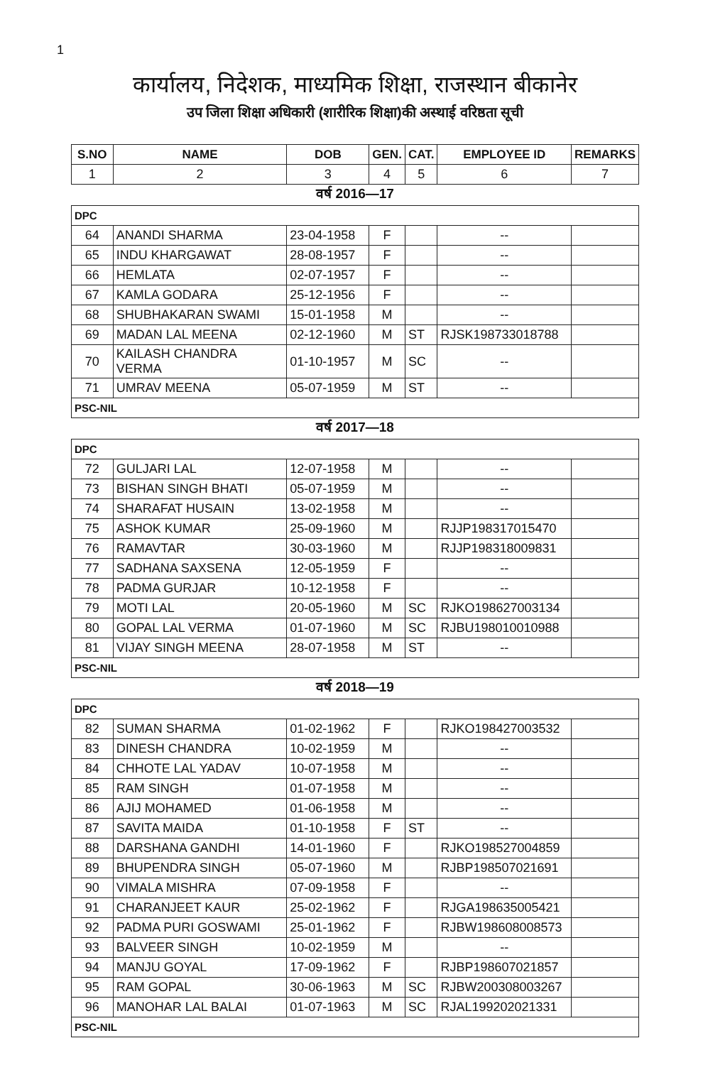1
कार्यालय, निदेशक, माध्यमिक शिक्षा, राजस्थान बीकानेर
उप जिला शिक्षा अधिकारी (शारीरिक शिक्षा)की अस्थाई वरिष्ठता सूची
| S.NO | NAME | DOB | GEN. | CAT. | EMPLOYEE ID | REMARKS |
| --- | --- | --- | --- | --- | --- | --- |
| 1 | 2 | 3 | 4 | 5 | 6 | 7 |
| वर्ष 2016—17 | | | | | | |
| DPC | | | | | | |
| 64 | ANANDI SHARMA | 23-04-1958 | F | | -- | |
| 65 | INDU KHARGAWAT | 28-08-1957 | F | | -- | |
| 66 | HEMLATA | 02-07-1957 | F | | -- | |
| 67 | KAMLA GODARA | 25-12-1956 | F | | -- | |
| 68 | SHUBHAKARAN SWAMI | 15-01-1958 | M | | -- | |
| 69 | MADAN LAL MEENA | 02-12-1960 | M | ST | RJSK198733018788 | |
| 70 | KAILASH CHANDRA VERMA | 01-10-1957 | M | SC | -- | |
| 71 | UMRAV MEENA | 05-07-1959 | M | ST | -- | |
| PSC-NIL | | | | | | |
| वर्ष 2017—18 | | | | | | |
| DPC | | | | | | |
| 72 | GULJARI LAL | 12-07-1958 | M | | -- | |
| 73 | BISHAN SINGH BHATI | 05-07-1959 | M | | -- | |
| 74 | SHARAFAT HUSAIN | 13-02-1958 | M | | -- | |
| 75 | ASHOK KUMAR | 25-09-1960 | M | | RJJP198317015470 | |
| 76 | RAMAVTAR | 30-03-1960 | M | | RJJP198318009831 | |
| 77 | SADHANA SAXSENA | 12-05-1959 | F | | -- | |
| 78 | PADMA GURJAR | 10-12-1958 | F | | -- | |
| 79 | MOTI LAL | 20-05-1960 | M | SC | RJKO198627003134 | |
| 80 | GOPAL LAL VERMA | 01-07-1960 | M | SC | RJBU198010010988 | |
| 81 | VIJAY SINGH MEENA | 28-07-1958 | M | ST | -- | |
| PSC-NIL | | | | | | |
| वर्ष 2018—19 | | | | | | |
| DPC | | | | | | |
| 82 | SUMAN SHARMA | 01-02-1962 | F | | RJKO198427003532 | |
| 83 | DINESH CHANDRA | 10-02-1959 | M | | -- | |
| 84 | CHHOTE LAL YADAV | 10-07-1958 | M | | -- | |
| 85 | RAM SINGH | 01-07-1958 | M | | -- | |
| 86 | AJIJ MOHAMED | 01-06-1958 | M | | -- | |
| 87 | SAVITA MAIDA | 01-10-1958 | F | ST | -- | |
| 88 | DARSHANA GANDHI | 14-01-1960 | F | | RJKO198527004859 | |
| 89 | BHUPENDRA SINGH | 05-07-1960 | M | | RJBP198507021691 | |
| 90 | VIMALA MISHRA | 07-09-1958 | F | | -- | |
| 91 | CHARANJEET KAUR | 25-02-1962 | F | | RJGA198635005421 | |
| 92 | PADMA PURI GOSWAMI | 25-01-1962 | F | | RJBW198608008573 | |
| 93 | BALVEER SINGH | 10-02-1959 | M | | -- | |
| 94 | MANJU GOYAL | 17-09-1962 | F | | RJBP198607021857 | |
| 95 | RAM GOPAL | 30-06-1963 | M | SC | RJBW200308003267 | |
| 96 | MANOHAR LAL BALAI | 01-07-1963 | M | SC | RJAL199202021331 | |
| PSC-NIL | | | | | | |